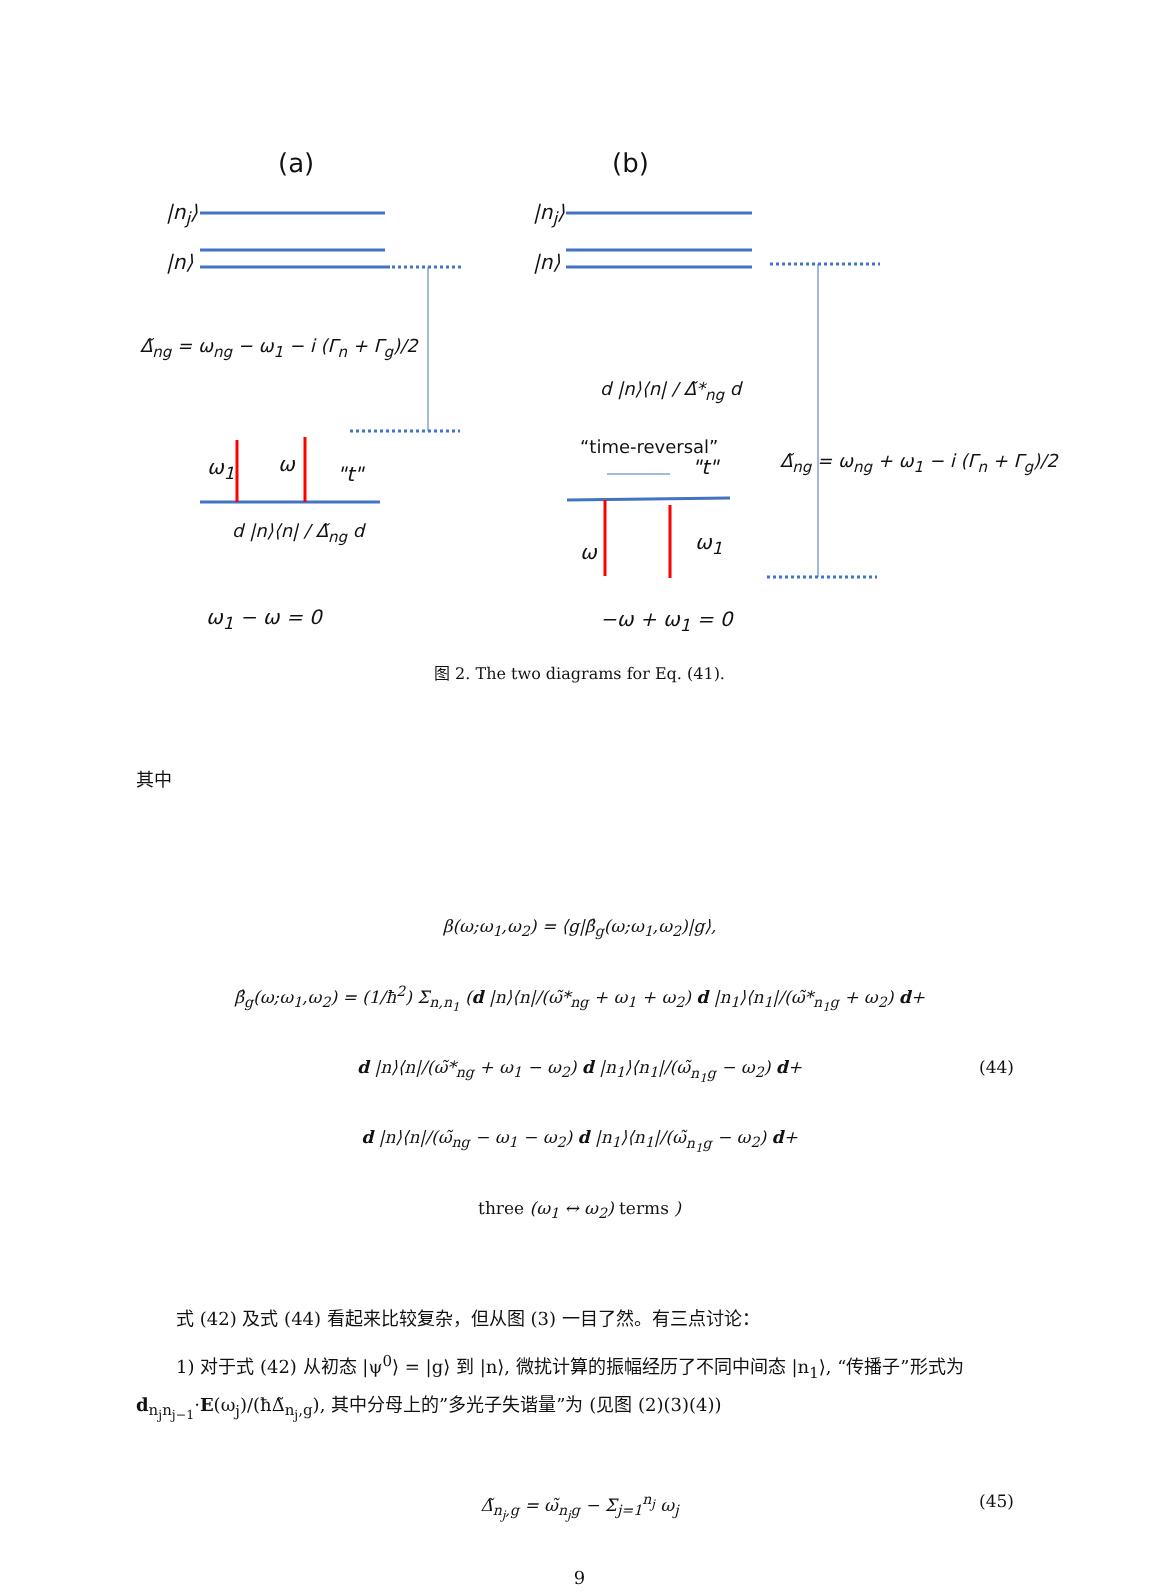(a) (b)
|n<sub>j</sub>⟩
|n⟩
|n<sub>j</sub>⟩
|n⟩
Δ̃<sub>ng</sub> = ω<sub>ng</sub> − ω<sub>1</sub> − i (Γ<sub>n</sub> + Γ<sub>g</sub>)/2
d |n⟩⟨n| / Δ̃*<sub>ng</sub> d
“time-reversal”
"t"
Δ̃<sub>ng</sub> = ω<sub>ng</sub> + ω<sub>1</sub> − i (Γ<sub>n</sub> + Γ<sub>g</sub>)/2
ω<sub>1</sub> ω "t"
d |n⟩⟨n| / Δ̃<sub>ng</sub> d
ω ω<sub>1</sub>
ω<sub>1</sub> − ω = 0 −ω + ω<sub>1</sub> = 0
图 2. The two diagrams for Eq. (41).
其中
β(ω;ω<sub>1</sub>,ω<sub>2</sub>) = ⟨g|β̂<sub>g</sub>(ω;ω<sub>1</sub>,ω<sub>2</sub>)|g⟩,
β̂<sub>g</sub>(ω;ω<sub>1</sub>,ω<sub>2</sub>) = (1/ħ<sup>2</sup>) Σ<sub>n,n<sub>1</sub></sub> (d |n⟩⟨n|/(ω̃*<sub>ng</sub> + ω<sub>1</sub> + ω<sub>2</sub>) d |n<sub>1</sub>⟩⟨n<sub>1</sub>|/(ω̃*<sub>n<sub>1</sub>g</sub> + ω<sub>2</sub>) d+
d |n⟩⟨n|/(ω̃*<sub>ng</sub> + ω<sub>1</sub> − ω<sub>2</sub>) d |n<sub>1</sub>⟩⟨n<sub>1</sub>|/(ω̃<sub>n<sub>1</sub>g</sub> − ω<sub>2</sub>) d+ (44)
d |n⟩⟨n|/(ω̃<sub>ng</sub> − ω<sub>1</sub> − ω<sub>2</sub>) d |n<sub>1</sub>⟩⟨n<sub>1</sub>|/(ω̃<sub>n<sub>1</sub>g</sub> − ω<sub>2</sub>) d+
three (ω<sub>1</sub> ↔ ω<sub>2</sub>) terms )
式 (42) 及式 (44) 看起来比较复杂，但从图 (3) 一目了然。有三点讨论：
1) 对于式 (42) 从初态 |ψ<sup>0</sup>⟩ = |g⟩ 到 |n⟩, 微扰计算的振幅经历了不同中间态 |n<sub>1</sub>⟩, “传播子”形式为 d<sub>n<sub>j</sub>n<sub>j−1</sub></sub>·E(ω<sub>j</sub>)/(ħΔ̃<sub>n<sub>j</sub>,g</sub>), 其中分母上的”多光子失谐量”为 (见图 (2)(3)(4))
Δ̃<sub>n<sub>j</sub>,g</sub> = ω̃<sub>n<sub>j</sub>g</sub> − Σ<sub>j=1</sub><sup>n<sub>j</sub></sup> ω<sub>j</sub> (45)
9